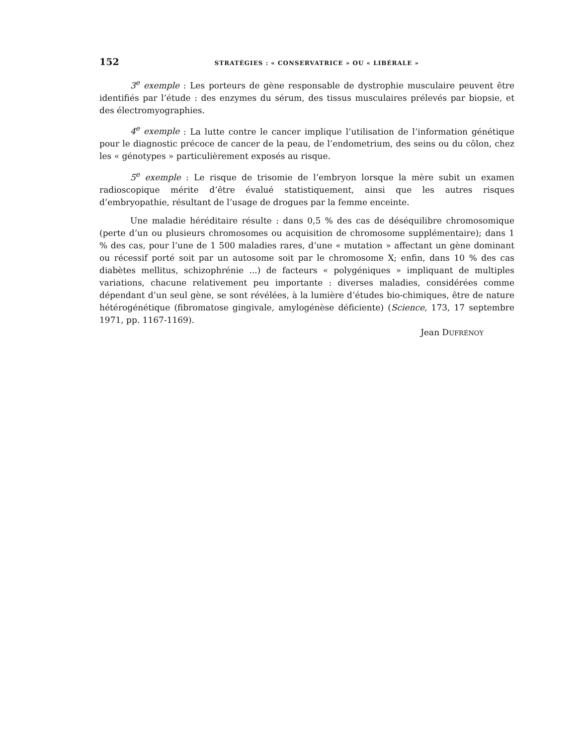152 STRATÉGIES : « CONSERVATRICE » OU « LIBÉRALE »
3<sup>e</sup> exemple : Les porteurs de gène responsable de dystrophie musculaire peuvent être identifiés par l’étude : des enzymes du sérum, des tissus musculaires prélevés par biopsie, et des électromyographies.
4<sup>e</sup> exemple : La lutte contre le cancer implique l’utilisation de l’information génétique pour le diagnostic précoce de cancer de la peau, de l’endometrium, des seins ou du côlon, chez les « génotypes » particulièrement exposés au risque.
5<sup>e</sup> exemple : Le risque de trisomie de l’embryon lorsque la mère subit un examen radioscopique mérite d’être évalué statistiquement, ainsi que les autres risques d’embryopathie, résultant de l’usage de drogues par la femme enceinte.
Une maladie héréditaire résulte : dans 0,5 % des cas de déséquilibre chromosomique (perte d’un ou plusieurs chromosomes ou acquisition de chromosome supplémentaire); dans 1 % des cas, pour l’une de 1 500 maladies rares, d’une « mutation » affectant un gène dominant ou récessif porté soit par un autosome soit par le chromosome X; enfin, dans 10 % des cas diabètes mellitus, schizophrénie ...) de facteurs « polygéniques » impliquant de multiples variations, chacune relativement peu importante : diverses maladies, considérées comme dépendant d’un seul gène, se sont révélées, à la lumière d’études bio-chimiques, être de nature hétérogénétique (fibromatose gingivale, amylogénèse déficiente) (Science, 173, 17 septembre 1971, pp. 1167-1169).
Jean DUFRÉNOY